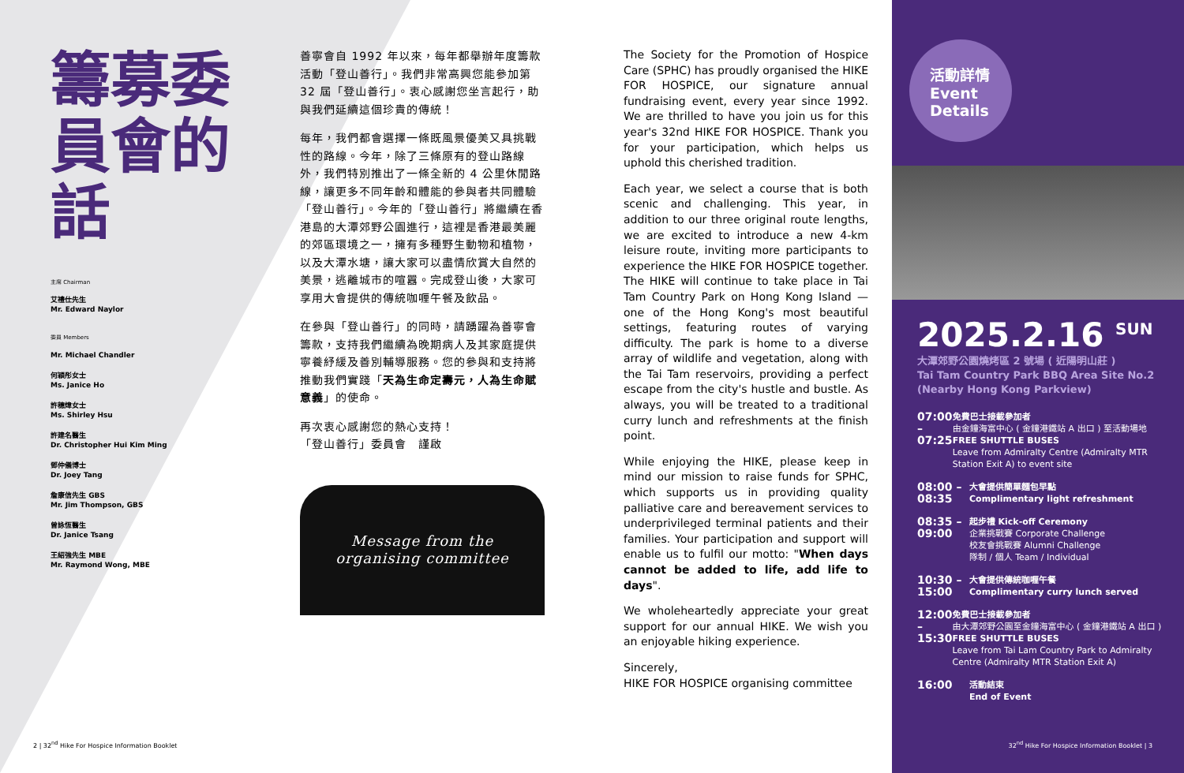籌募委員會的話
主席 Chairman
艾禮仕先生
Mr. Edward Naylor
委員 Members
Mr. Michael Chandler
何穎彤女士
Ms. Janice Ho
許穗煒女士
Ms. Shirley Hsu
許建名醫生
Dr. Christopher Hui Kim Ming
鄧仲儀博士
Dr. Joey Tang
詹康信先生 GBS
Mr. Jim Thompson, GBS
曾詠恆醫生
Dr. Janice Tsang
王紹強先生 MBE
Mr. Raymond Wong, MBE
善寧會自 1992 年以來，每年都舉辦年度籌款活動「登山善行」。我們非常高興您能參加第 32 屆「登山善行」。衷心感謝您坐言起行，助與我們延續這個珍貴的傳統！
每年，我們都會選擇一條既風景優美又具挑戰性的路線。今年，除了三條原有的登山路線外，我們特別推出了一條全新的 4 公里休閒路線，讓更多不同年齡和體能的參與者共同體驗「登山善行」。今年的「登山善行」將繼續在香港島的大潭郊野公園進行，這裡是香港最美麗的郊區環境之一，擁有多種野生動物和植物，以及大潭水塘，讓大家可以盡情欣賞大自然的美景，逃離城市的喧囂。完成登山後，大家可享用大會提供的傳統咖喱午餐及飲品。
在參與「登山善行」的同時，請踴躍為善寧會籌款，支持我們繼續為晚期病人及其家庭提供寧養紓緩及善別輔導服務。您的參與和支持將推動我們實踐「天為生命定壽元，人為生命賦意義」的使命。
再次衷心感謝您的熱心支持！
「登山善行」委員會　謹啟
Message from the organising committee
The Society for the Promotion of Hospice Care (SPHC) has proudly organised the HIKE FOR HOSPICE, our signature annual fundraising event, every year since 1992. We are thrilled to have you join us for this year's 32nd HIKE FOR HOSPICE. Thank you for your participation, which helps us uphold this cherished tradition.
Each year, we select a course that is both scenic and challenging. This year, in addition to our three original route lengths, we are excited to introduce a new 4-km leisure route, inviting more participants to experience the HIKE FOR HOSPICE together. The HIKE will continue to take place in Tai Tam Country Park on Hong Kong Island — one of the Hong Kong's most beautiful settings, featuring routes of varying difficulty. The park is home to a diverse array of wildlife and vegetation, along with the Tai Tam reservoirs, providing a perfect escape from the city's hustle and bustle. As always, you will be treated to a traditional curry lunch and refreshments at the finish point.
While enjoying the HIKE, please keep in mind our mission to raise funds for SPHC, which supports us in providing quality palliative care and bereavement services to underprivileged terminal patients and their families. Your participation and support will enable us to fulfil our motto: "When days cannot be added to life, add life to days".
We wholeheartedly appreciate your great support for our annual HIKE. We wish you an enjoyable hiking experience.
Sincerely,
HIKE FOR HOSPICE organising committee
活動詳情
Event
Details
2025.2.16 <sup>SUN</sup>
大潭郊野公園燒烤區 2 號場 ( 近陽明山莊 )
Tai Tam Country Park BBQ Area Site No.2 (Nearby Hong Kong Parkview)
07:00 – 07:25
免費巴士接載參加者
由金鐘海富中心 ( 金鐘港鐵站 A 出口 ) 至活動場地
FREE SHUTTLE BUSES
Leave from Admiralty Centre (Admiralty MTR Station Exit A) to event site
08:00 – 08:35
大會提供簡單麵包早點
Complimentary light refreshment
08:35 – 09:00
起步禮 Kick-off Ceremony
企業挑戰賽 Corporate Challenge
校友會挑戰賽 Alumni Challenge
隊制 / 個人 Team / Individual
10:30 – 15:00
大會提供傳統咖喱午餐
Complimentary curry lunch served
12:00 – 15:30
免費巴士接載參加者
由大潭郊野公園至金鐘海富中心 ( 金鐘港鐵站 A 出口 )
FREE SHUTTLE BUSES
Leave from Tai Lam Country Park to Admiralty Centre (Admiralty MTR Station Exit A)
16:00
活動結束
End of Event
2 | 32<sup>nd</sup> Hike For Hospice Information Booklet
32<sup>nd</sup> Hike For Hospice Information Booklet | 3